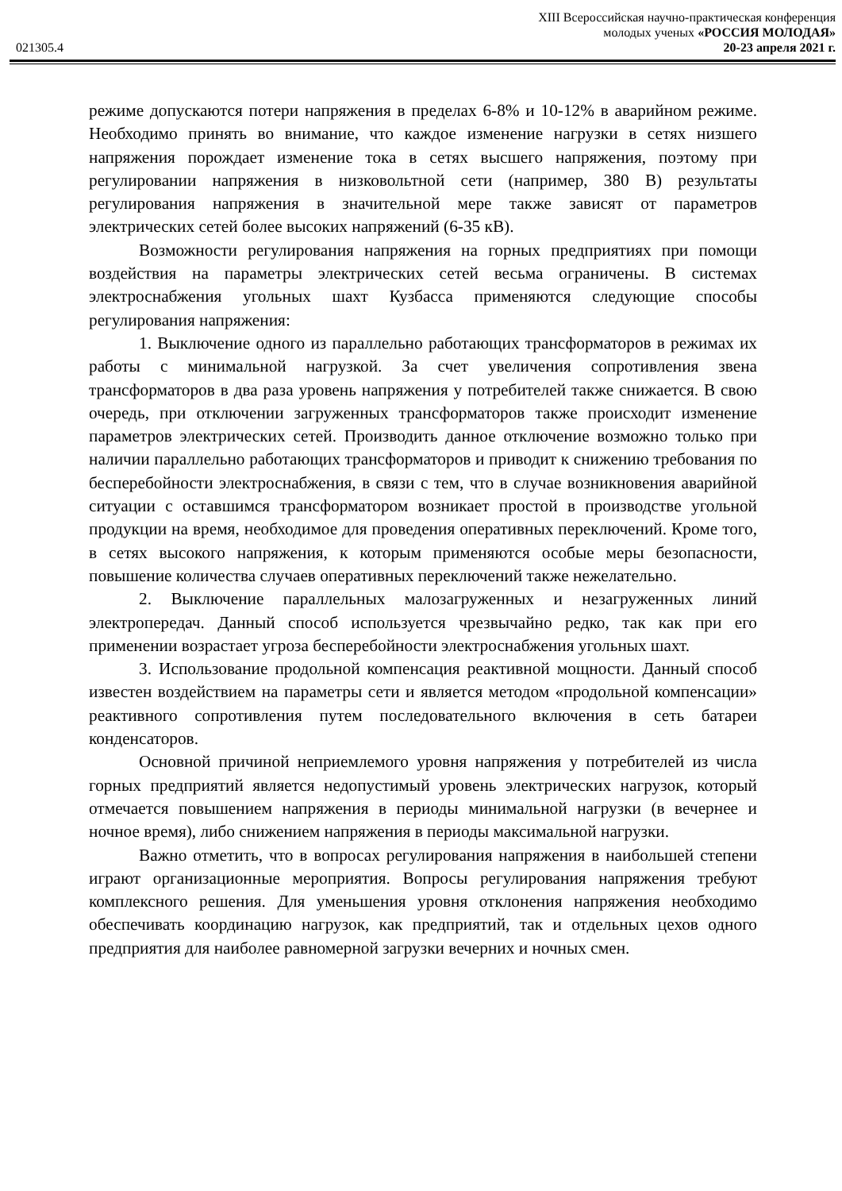XIII Всероссийская научно-практическая конференция
молодых ученых «РОССИЯ МОЛОДАЯ»
021305.4 20-23 апреля 2021 г.
режиме допускаются потери напряжения в пределах 6-8% и 10-12% в аварийном режиме. Необходимо принять во внимание, что каждое изменение нагрузки в сетях низшего напряжения порождает изменение тока в сетях высшего напряжения, поэтому при регулировании напряжения в низковольтной сети (например, 380 В) результаты регулирования напряжения в значительной мере также зависят от параметров электрических сетей более высоких напряжений (6-35 кВ).
Возможности регулирования напряжения на горных предприятиях при помощи воздействия на параметры электрических сетей весьма ограничены. В системах электроснабжения угольных шахт Кузбасса применяются следующие способы регулирования напряжения:
1. Выключение одного из параллельно работающих трансформаторов в режимах их работы с минимальной нагрузкой. За счет увеличения сопротивления звена трансформаторов в два раза уровень напряжения у потребителей также снижается. В свою очередь, при отключении загруженных трансформаторов также происходит изменение параметров электрических сетей. Производить данное отключение возможно только при наличии параллельно работающих трансформаторов и приводит к снижению требования по бесперебойности электроснабжения, в связи с тем, что в случае возникновения аварийной ситуации с оставшимся трансформатором возникает простой в производстве угольной продукции на время, необходимое для проведения оперативных переключений. Кроме того, в сетях высокого напряжения, к которым применяются особые меры безопасности, повышение количества случаев оперативных переключений также нежелательно.
2. Выключение параллельных малозагруженных и незагруженных линий электропередач. Данный способ используется чрезвычайно редко, так как при его применении возрастает угроза бесперебойности электроснабжения угольных шахт.
3. Использование продольной компенсация реактивной мощности. Данный способ известен воздействием на параметры сети и является методом «продольной компенсации» реактивного сопротивления путем последовательного включения в сеть батареи конденсаторов.
Основной причиной неприемлемого уровня напряжения у потребителей из числа горных предприятий является недопустимый уровень электрических нагрузок, который отмечается повышением напряжения в периоды минимальной нагрузки (в вечернее и ночное время), либо снижением напряжения в периоды максимальной нагрузки.
Важно отметить, что в вопросах регулирования напряжения в наибольшей степени играют организационные мероприятия. Вопросы регулирования напряжения требуют комплексного решения. Для уменьшения уровня отклонения напряжения необходимо обеспечивать координацию нагрузок, как предприятий, так и отдельных цехов одного предприятия для наиболее равномерной загрузки вечерних и ночных смен.